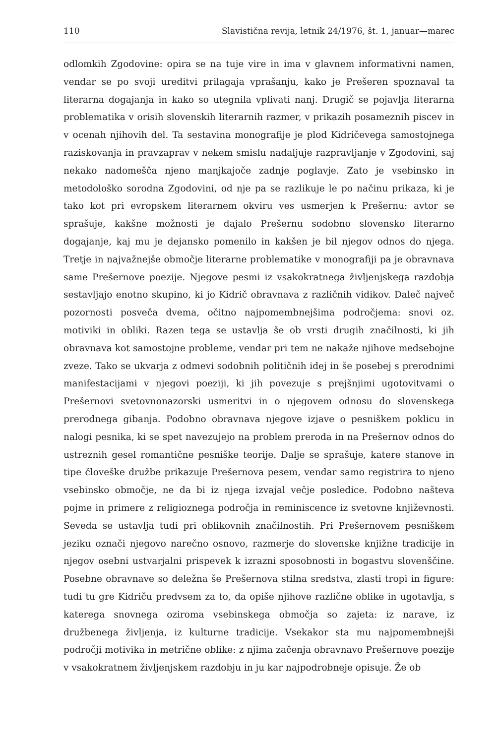110 Slavistična revija, letnik 24/1976, št. 1, januar—marec
odlomkih Zgodovine: opira se na tuje vire in ima v glavnem informativni namen, vendar se po svoji ureditvi prilagaja vprašanju, kako je Prešeren spoznaval ta literarna dogajanja in kako so utegnila vplivati nanj. Drugič se pojavlja literarna problematika v orisih slovenskih literarnih razmer, v prikazih posameznih piscev in v ocenah njihovih del. Ta sestavina monografije je plod Kidričevega samostojnega raziskovanja in pravzaprav v nekem smislu nadaljuje razpravljanje v Zgodovini, saj nekako nadomešča njeno manjkajoče zadnje poglavje. Zato je vsebinsko in metodološko sorodna Zgodovini, od nje pa se razlikuje le po načinu prikaza, ki je tako kot pri evropskem literarnem okviru ves usmerjen k Prešernu: avtor se sprašuje, kakšne možnosti je dajalo Prešernu sodobno slovensko literarno dogajanje, kaj mu je dejansko pomenilo in kakšen je bil njegov odnos do njega. Tretje in najvažnejše območje literarne problematike v monografiji pa je obravnava same Prešernove poezije. Njegove pesmi iz vsakokratnega življenjskega razdobja sestavljajo enotno skupino, ki jo Kidrič obravnava z različnih vidikov. Daleč največ pozornosti posveča dvema, očitno najpomembnejšima področjema: snovi oz. motiviki in obliki. Razen tega se ustavlja še ob vrsti drugih značilnosti, ki jih obravnava kot samostojne probleme, vendar pri tem ne nakaže njihove medsebojne zveze. Tako se ukvarja z odmevi sodobnih političnih idej in še posebej s prerodnimi manifestacijami v njegovi poeziji, ki jih povezuje s prejšnjimi ugotovitvami o Prešernovi svetovnonazorski usmeritvi in o njegovem odnosu do slovenskega prerodnega gibanja. Podobno obravnava njegove izjave o pesniškem poklicu in nalogi pesnika, ki se spet navezujejo na problem preroda in na Prešernov odnos do ustreznih gesel romantične pesniške teorije. Dalje se sprašuje, katere stanove in tipe človeške družbe prikazuje Prešernova pesem, vendar samo registrira to njeno vsebinsko območje, ne da bi iz njega izvajal večje posledice. Podobno našteva pojme in primere z religioznega področja in reminiscence iz svetovne književnosti. Seveda se ustavlja tudi pri oblikovnih značilnostih. Pri Prešernovem pesniškem jeziku označi njegovo narečno osnovo, razmerje do slovenske knjižne tradicije in njegov osebni ustvarjalni prispevek k izrazni sposobnosti in bogastvu slovenščine. Posebne obravnave so deležna še Prešernova stilna sredstva, zlasti tropi in figure: tudi tu gre Kidriču predvsem za to, da opiše njihove različne oblike in ugotavlja, s katerega snovnega oziroma vsebinskega območja so zajeta: iz narave, iz družbenega življenja, iz kulturne tradicije. Vsekakor sta mu najpomembnejši področji motivika in metrične oblike: z njima začenja obravnavo Prešernove poezije v vsakokratnem življenjskem razdobju in ju kar najpodrobneje opisuje. Že ob